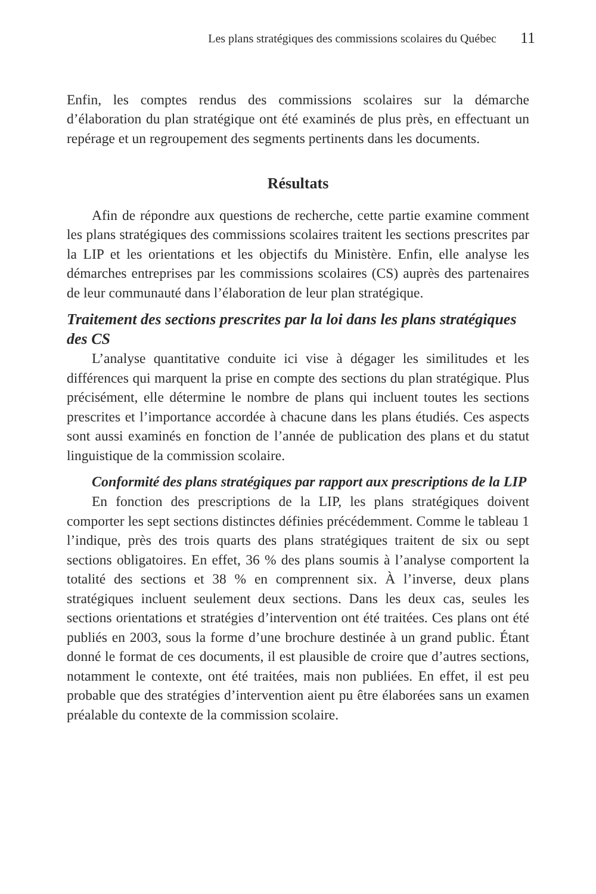Les plans stratégiques des commissions scolaires du Québec 11
Enfin, les comptes rendus des commissions scolaires sur la démarche d’élaboration du plan stratégique ont été examinés de plus près, en effectuant un repérage et un regroupement des segments pertinents dans les documents.
Résultats
Afin de répondre aux questions de recherche, cette partie examine comment les plans stratégiques des commissions scolaires traitent les sections prescrites par la LIP et les orientations et les objectifs du Ministère. Enfin, elle analyse les démarches entreprises par les commissions scolaires (CS) auprès des partenaires de leur communauté dans l’élaboration de leur plan stratégique.
Traitement des sections prescrites par la loi dans les plans stratégiques des CS
L’analyse quantitative conduite ici vise à dégager les similitudes et les différences qui marquent la prise en compte des sections du plan stratégique. Plus précisément, elle détermine le nombre de plans qui incluent toutes les sections prescrites et l’importance accordée à chacune dans les plans étudiés. Ces aspects sont aussi examinés en fonction de l’année de publication des plans et du statut linguistique de la commission scolaire.
Conformité des plans stratégiques par rapport aux prescriptions de la LIP
En fonction des prescriptions de la LIP, les plans stratégiques doivent comporter les sept sections distinctes définies précédemment. Comme le tableau 1 l’indique, près des trois quarts des plans stratégiques traitent de six ou sept sections obligatoires. En effet, 36 % des plans soumis à l’analyse comportent la totalité des sections et 38 % en comprennent six. À l’inverse, deux plans stratégiques incluent seulement deux sections. Dans les deux cas, seules les sections orientations et stratégies d’intervention ont été traitées. Ces plans ont été publiés en 2003, sous la forme d’une brochure destinée à un grand public. Étant donné le format de ces documents, il est plausible de croire que d’autres sections, notamment le contexte, ont été traitées, mais non publiées. En effet, il est peu probable que des stratégies d’intervention aient pu être élaborées sans un examen préalable du contexte de la commission scolaire.